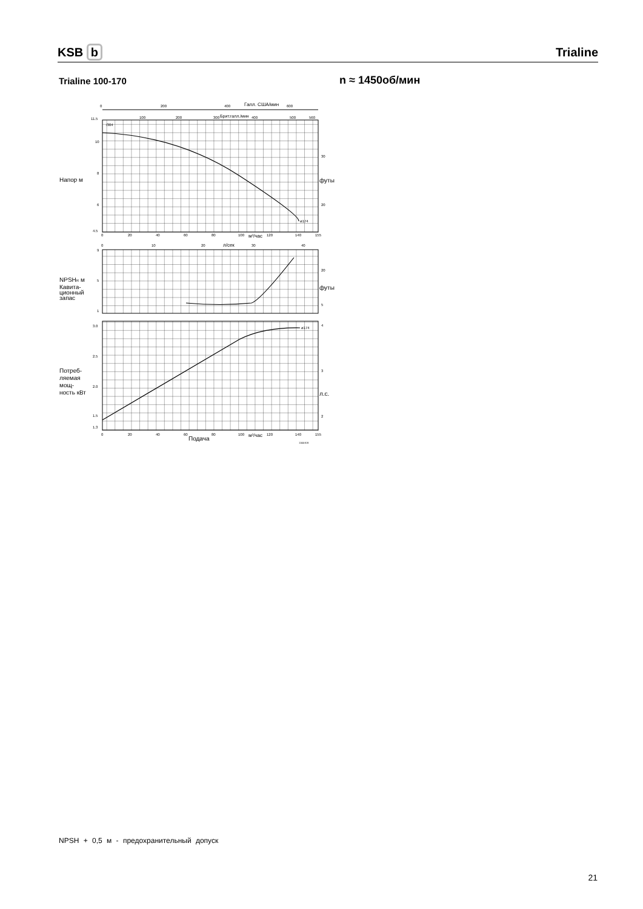KSB b
Trialine
Trialine 100-170 n ≈ 1450об/мин
0
200
400
Галл. США/мин
600
100
200
300
Брит.галл./мин
400
500
560
11.5
/304
ø174
10
8
6
4.5
30
20
футы
Напор м
0
20
40
60
80
100
м³/час
120
140
155
0
10
20
л/сек
30
40
9
5
1
20
5
футы
NPSHR м
Кавита-
ционный
запас
ø174
3.0
2.5
2.0
1.5
1.3
4
3
2
л.с.
Потреб-
ляемая
мощ-
ность кВт
0
20
40
60
Подача
80
100
м³/час
120
140
155
1144:616
NPSH + 0,5 м - предохранительный допуск
21